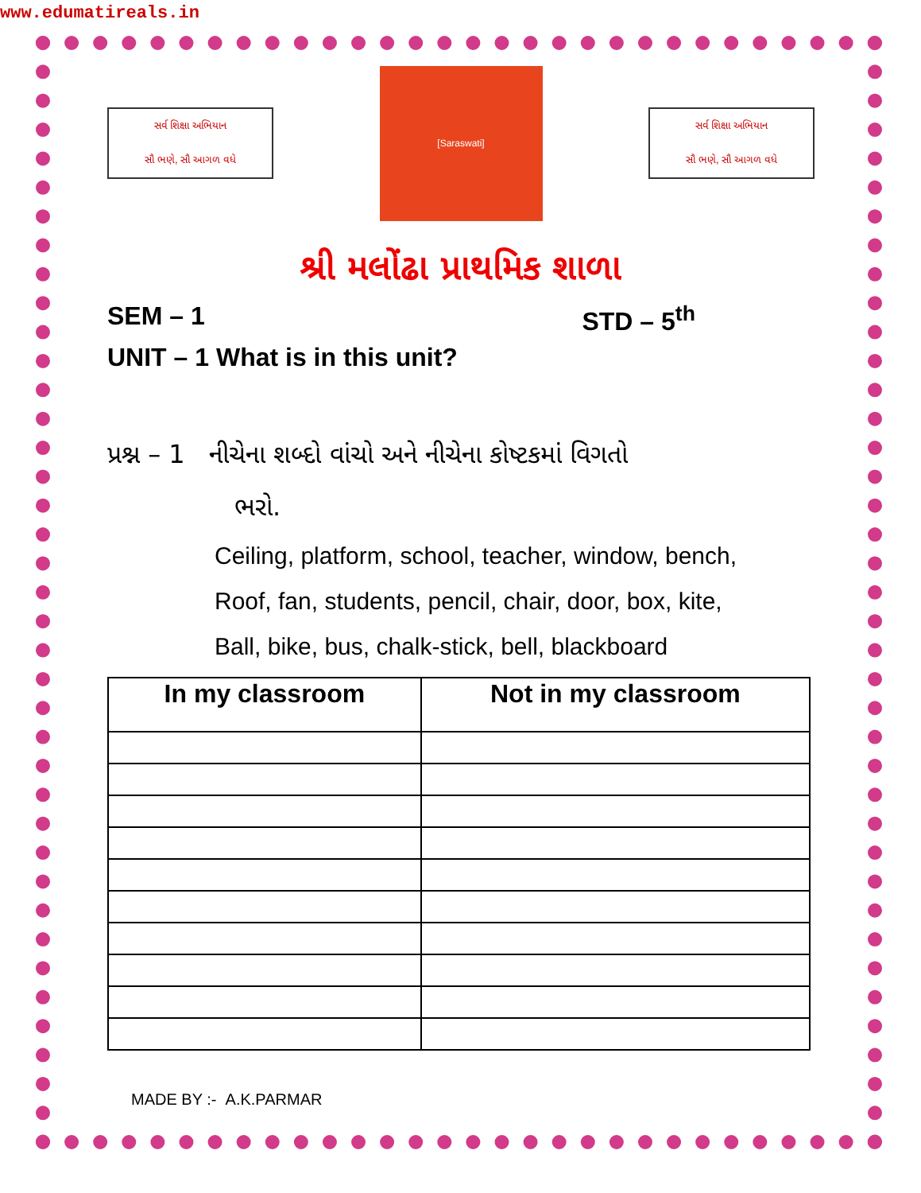www.edumatireals.in
સર્વ શિક્ષા અભિયાન
સૌ ભણે, સૌ આગળ વધે
[Saraswati]
સર્વ શિક્ષા અભિયાન
સૌ ભણે, સૌ આગળ વધે
શ્રી મલોંઢા પ્રાથમિક શાળા
SEM – 1 STD – 5<sup>th</sup>
UNIT – 1 What is in this unit?
પ્રશ્ન – 1 નીચેના શબ્દો વાંચો અને નીચેના કોષ્ટકમાં વિગતો
ભરો.
Ceiling, platform, school, teacher, window, bench,
Roof, fan, students, pencil, chair, door, box, kite,
Ball, bike, bus, chalk-stick, bell, blackboard
| In my classroom | Not in my classroom |
| --- | --- |
MADE BY :- A.K.PARMAR